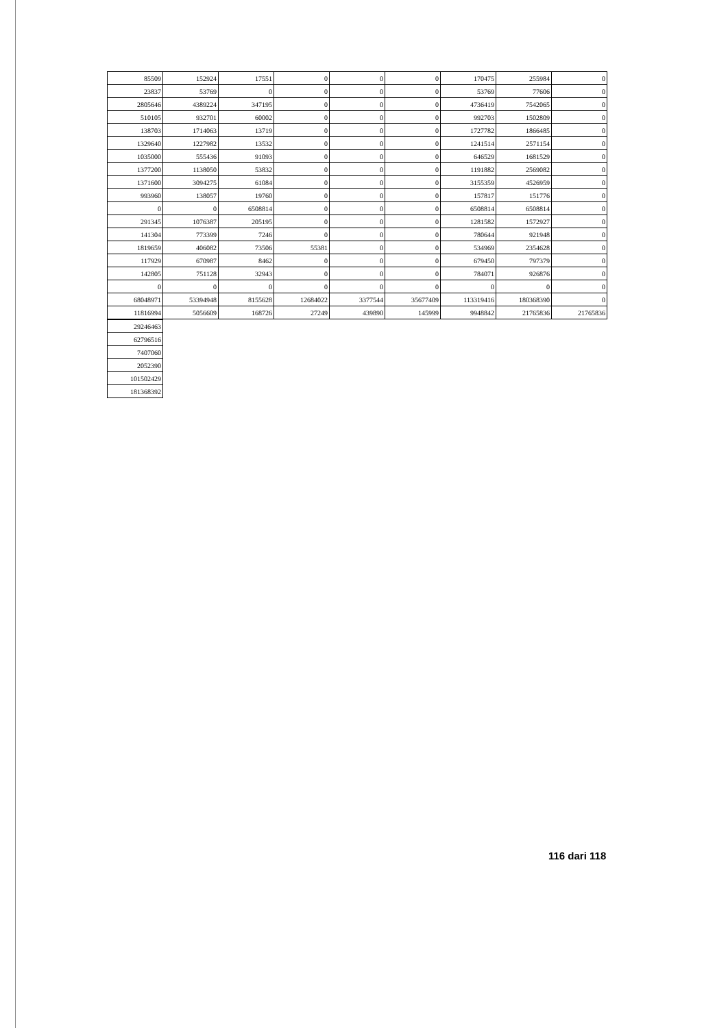| 85509 | 152924 | 17551 | 0 | 0 | 0 | 170475 | 255984 | 0 |
| 23837 | 53769 | 0 | 0 | 0 | 0 | 53769 | 77606 | 0 |
| 2805646 | 4389224 | 347195 | 0 | 0 | 0 | 4736419 | 7542065 | 0 |
| 510105 | 932701 | 60002 | 0 | 0 | 0 | 992703 | 1502809 | 0 |
| 138703 | 1714063 | 13719 | 0 | 0 | 0 | 1727782 | 1866485 | 0 |
| 1329640 | 1227982 | 13532 | 0 | 0 | 0 | 1241514 | 2571154 | 0 |
| 1035000 | 555436 | 91093 | 0 | 0 | 0 | 646529 | 1681529 | 0 |
| 1377200 | 1138050 | 53832 | 0 | 0 | 0 | 1191882 | 2569082 | 0 |
| 1371600 | 3094275 | 61084 | 0 | 0 | 0 | 3155359 | 4526959 | 0 |
| 993960 | 138057 | 19760 | 0 | 0 | 0 | 157817 | 151776 | 0 |
| 0 | 0 | 6508814 | 0 | 0 | 0 | 6508814 | 6508814 | 0 |
| 291345 | 1076387 | 205195 | 0 | 0 | 0 | 1281582 | 1572927 | 0 |
| 141304 | 773399 | 7246 | 0 | 0 | 0 | 780644 | 921948 | 0 |
| 1819659 | 406082 | 73506 | 55381 | 0 | 0 | 534969 | 2354628 | 0 |
| 117929 | 670987 | 8462 | 0 | 0 | 0 | 679450 | 797379 | 0 |
| 142805 | 751128 | 32943 | 0 | 0 | 0 | 784071 | 926876 | 0 |
| 0 | 0 | 0 | 0 | 0 | 0 | 0 | 0 | 0 |
| 68048971 | 53394948 | 8155628 | 12684022 | 3377544 | 35677409 | 113319416 | 180368390 | 0 |
| 11816994 | 5056609 | 168726 | 27249 | 439890 | 145999 | 9948842 | 21765836 | 21765836 |
| 29246463 |
| 62796516 |
| 7407060 |
| 2052390 |
| 101502429 |
| 181368392 |
116 dari 118